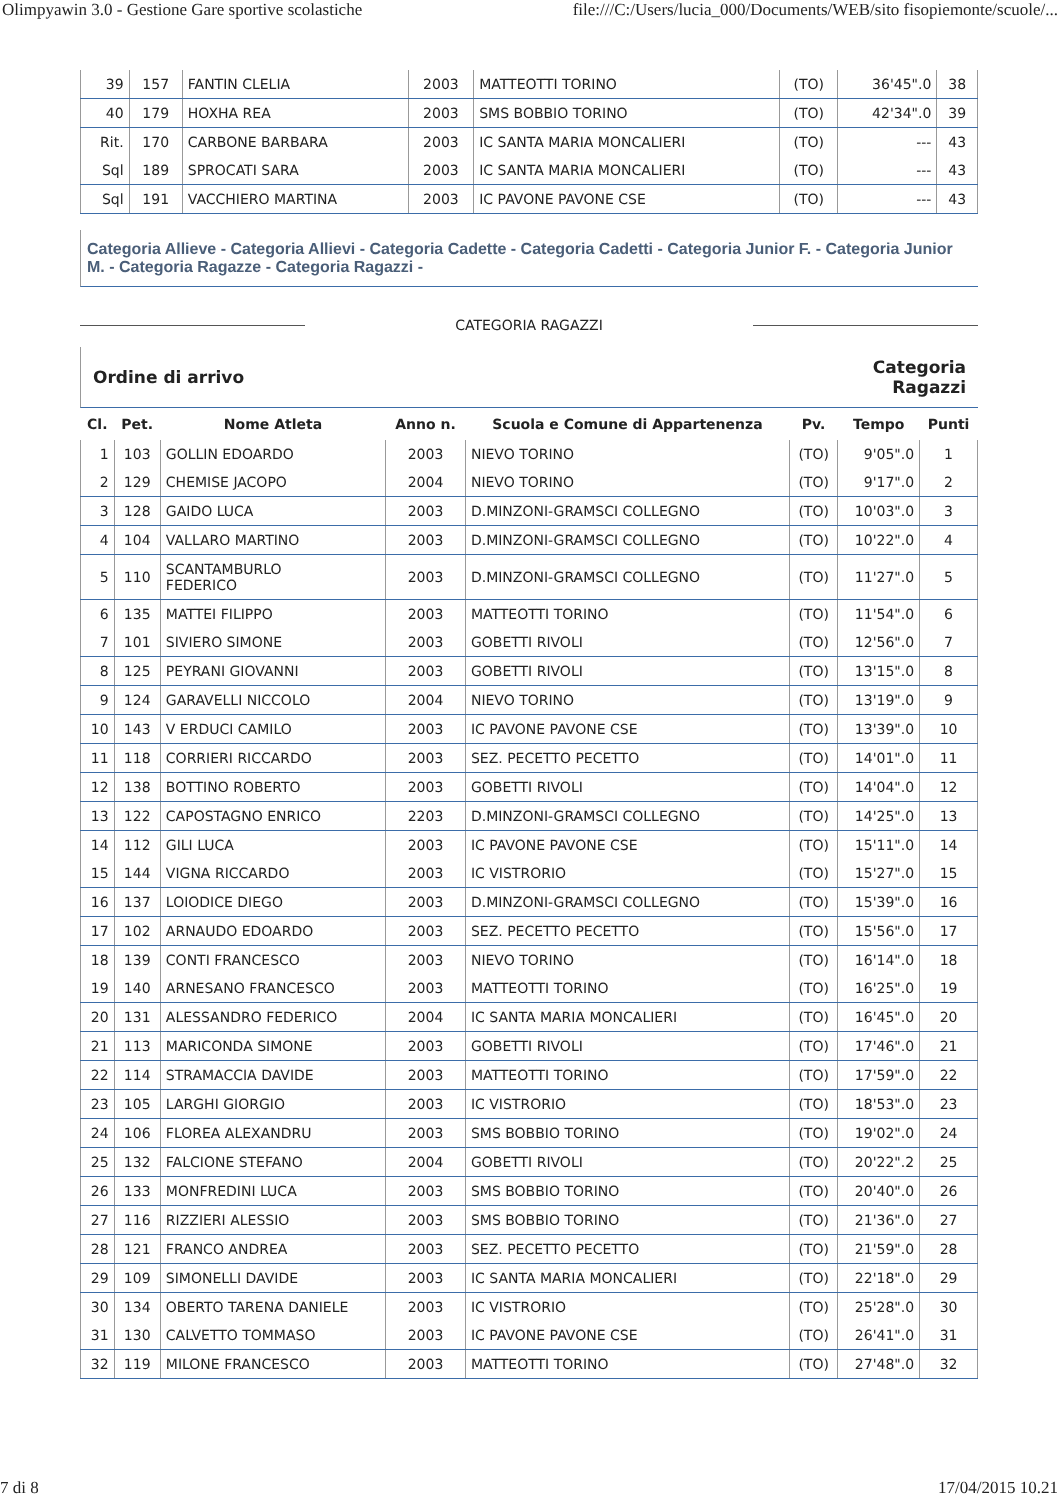Olimpyawin 3.0 - Gestione Gare sportive scolastiche file:///C:/Users/lucia_000/Documents/WEB/sito fisopiemonte/scuole/...
| 39 | 157 | FANTIN CLELIA | 2003 | MATTEOTTI TORINO | (TO) | 36'45".0 | 38 |
| 40 | 179 | HOXHA REA | 2003 | SMS BOBBIO TORINO | (TO) | 42'34".0 | 39 |
| Rit. | 170 | CARBONE BARBARA | 2003 | IC SANTA MARIA MONCALIERI | (TO) | --- | 43 |
| Sql | 189 | SPROCATI SARA | 2003 | IC SANTA MARIA MONCALIERI | (TO) | --- | 43 |
| Sql | 191 | VACCHIERO MARTINA | 2003 | IC PAVONE PAVONE CSE | (TO) | --- | 43 |
Categoria Allieve - Categoria Allievi - Categoria Cadette - Categoria Cadetti - Categoria Junior F. - Categoria Junior M. - Categoria Ragazze - Categoria Ragazzi -
CATEGORIA RAGAZZI
Ordine di arrivo Categoria
Ragazzi
| Cl. | Pet. | Nome Atleta | Anno n. | Scuola e Comune di Appartenenza | Pv. | Tempo | Punti |
| --- | --- | --- | --- | --- | --- | --- | --- |
| 1 | 103 | GOLLIN EDOARDO | 2003 | NIEVO TORINO | (TO) | 9'05".0 | 1 |
| 2 | 129 | CHEMISE JACOPO | 2004 | NIEVO TORINO | (TO) | 9'17".0 | 2 |
| 3 | 128 | GAIDO LUCA | 2003 | D.MINZONI-GRAMSCI COLLEGNO | (TO) | 10'03".0 | 3 |
| 4 | 104 | VALLARO MARTINO | 2003 | D.MINZONI-GRAMSCI COLLEGNO | (TO) | 10'22".0 | 4 |
| 5 | 110 | SCANTAMBURLO FEDERICO | 2003 | D.MINZONI-GRAMSCI COLLEGNO | (TO) | 11'27".0 | 5 |
| 6 | 135 | MATTEI FILIPPO | 2003 | MATTEOTTI TORINO | (TO) | 11'54".0 | 6 |
| 7 | 101 | SIVIERO SIMONE | 2003 | GOBETTI RIVOLI | (TO) | 12'56".0 | 7 |
| 8 | 125 | PEYRANI GIOVANNI | 2003 | GOBETTI RIVOLI | (TO) | 13'15".0 | 8 |
| 9 | 124 | GARAVELLI NICCOLO | 2004 | NIEVO TORINO | (TO) | 13'19".0 | 9 |
| 10 | 143 | V ERDUCI CAMILO | 2003 | IC PAVONE PAVONE CSE | (TO) | 13'39".0 | 10 |
| 11 | 118 | CORRIERI RICCARDO | 2003 | SEZ. PECETTO PECETTO | (TO) | 14'01".0 | 11 |
| 12 | 138 | BOTTINO ROBERTO | 2003 | GOBETTI RIVOLI | (TO) | 14'04".0 | 12 |
| 13 | 122 | CAPOSTAGNO ENRICO | 2203 | D.MINZONI-GRAMSCI COLLEGNO | (TO) | 14'25".0 | 13 |
| 14 | 112 | GILI LUCA | 2003 | IC PAVONE PAVONE CSE | (TO) | 15'11".0 | 14 |
| 15 | 144 | VIGNA RICCARDO | 2003 | IC VISTRORIO | (TO) | 15'27".0 | 15 |
| 16 | 137 | LOIODICE DIEGO | 2003 | D.MINZONI-GRAMSCI COLLEGNO | (TO) | 15'39".0 | 16 |
| 17 | 102 | ARNAUDO EDOARDO | 2003 | SEZ. PECETTO PECETTO | (TO) | 15'56".0 | 17 |
| 18 | 139 | CONTI FRANCESCO | 2003 | NIEVO TORINO | (TO) | 16'14".0 | 18 |
| 19 | 140 | ARNESANO FRANCESCO | 2003 | MATTEOTTI TORINO | (TO) | 16'25".0 | 19 |
| 20 | 131 | ALESSANDRO FEDERICO | 2004 | IC SANTA MARIA MONCALIERI | (TO) | 16'45".0 | 20 |
| 21 | 113 | MARICONDA SIMONE | 2003 | GOBETTI RIVOLI | (TO) | 17'46".0 | 21 |
| 22 | 114 | STRAMACCIA DAVIDE | 2003 | MATTEOTTI TORINO | (TO) | 17'59".0 | 22 |
| 23 | 105 | LARGHI GIORGIO | 2003 | IC VISTRORIO | (TO) | 18'53".0 | 23 |
| 24 | 106 | FLOREA ALEXANDRU | 2003 | SMS BOBBIO TORINO | (TO) | 19'02".0 | 24 |
| 25 | 132 | FALCIONE STEFANO | 2004 | GOBETTI RIVOLI | (TO) | 20'22".2 | 25 |
| 26 | 133 | MONFREDINI LUCA | 2003 | SMS BOBBIO TORINO | (TO) | 20'40".0 | 26 |
| 27 | 116 | RIZZIERI ALESSIO | 2003 | SMS BOBBIO TORINO | (TO) | 21'36".0 | 27 |
| 28 | 121 | FRANCO ANDREA | 2003 | SEZ. PECETTO PECETTO | (TO) | 21'59".0 | 28 |
| 29 | 109 | SIMONELLI DAVIDE | 2003 | IC SANTA MARIA MONCALIERI | (TO) | 22'18".0 | 29 |
| 30 | 134 | OBERTO TARENA DANIELE | 2003 | IC VISTRORIO | (TO) | 25'28".0 | 30 |
| 31 | 130 | CALVETTO TOMMASO | 2003 | IC PAVONE PAVONE CSE | (TO) | 26'41".0 | 31 |
| 32 | 119 | MILONE FRANCESCO | 2003 | MATTEOTTI TORINO | (TO) | 27'48".0 | 32 |
7 di 8 17/04/2015 10.21